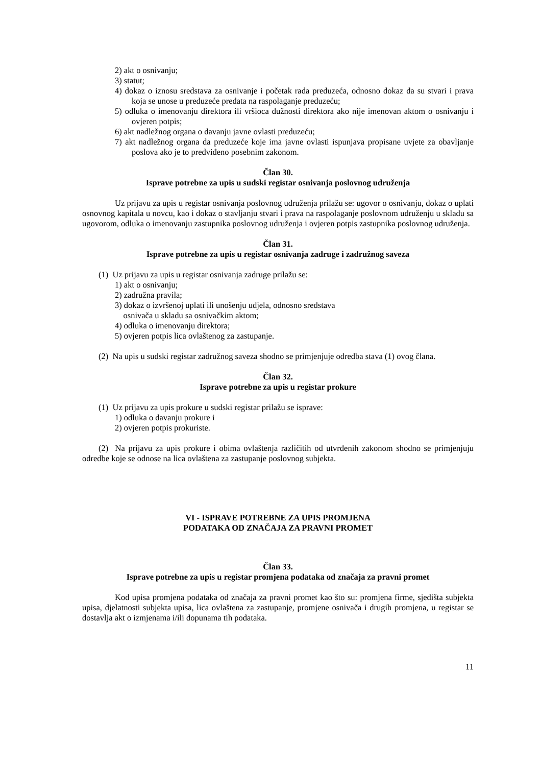2) akt o osnivanju;
3) statut;
4) dokaz o iznosu sredstava za osnivanje i početak rada preduzeća, odnosno dokaz da su stvari i prava koja se unose u preduzeće predata na raspolaganje preduzeću;
5) odluka o imenovanju direktora ili vršioca dužnosti direktora ako nije imenovan aktom o osnivanju i ovjeren potpis;
6) akt nadležnog organa o davanju javne ovlasti preduzeću;
7) akt nadležnog organa da preduzeće koje ima javne ovlasti ispunjava propisane uvjete za obavljanje poslova ako je to predviđeno posebnim zakonom.
Član 30.
Isprave potrebne za upis u sudski registar osnivanja poslovnog udruženja
Uz prijavu za upis u registar osnivanja poslovnog udruženja prilažu se: ugovor o osnivanju, dokaz o uplati osnovnog kapitala u novcu, kao i dokaz o stavljanju stvari i prava na raspolaganje poslovnom udruženju u skladu sa ugovorom, odluka o imenovanju zastupnika poslovnog udruženja i ovjeren potpis zastupnika poslovnog udruženja.
Član 31.
Isprave potrebne za upis u registar osnivanja zadruge i zadružnog saveza
(1) Uz prijavu za upis u registar osnivanja zadruge prilažu se:
1) akt o osnivanju;
2) zadružna pravila;
3) dokaz o izvršenoj uplati ili unošenju udjela, odnosno sredstava
osnivača u skladu sa osnivačkim aktom;
4) odluka o imenovanju direktora;
5) ovjeren potpis lica ovlaštenog za zastupanje.
(2) Na upis u sudski registar zadružnog saveza shodno se primjenjuje odredba stava (1) ovog člana.
Član 32.
Isprave potrebne za upis u registar prokure
(1) Uz prijavu za upis prokure u sudski registar prilažu se isprave:
1) odluka o davanju prokure i
2) ovjeren potpis prokuriste.
(2) Na prijavu za upis prokure i obima ovlaštenja različitih od utvrđenih zakonom shodno se primjenjuju odredbe koje se odnose na lica ovlaštena za zastupanje poslovnog subjekta.
VI - ISPRAVE POTREBNE ZA UPIS PROMJENA
PODATAKA OD ZNAČAJA ZA PRAVNI PROMET
Član 33.
Isprave potrebne za upis u registar promjena podataka od značaja za pravni promet
Kod upisa promjena podataka od značaja za pravni promet kao što su: promjena firme, sjedišta subjekta upisa, djelatnosti subjekta upisa, lica ovlaštena za zastupanje, promjene osnivača i drugih promjena, u registar se dostavlja akt o izmjenama i/ili dopunama tih podataka.
11